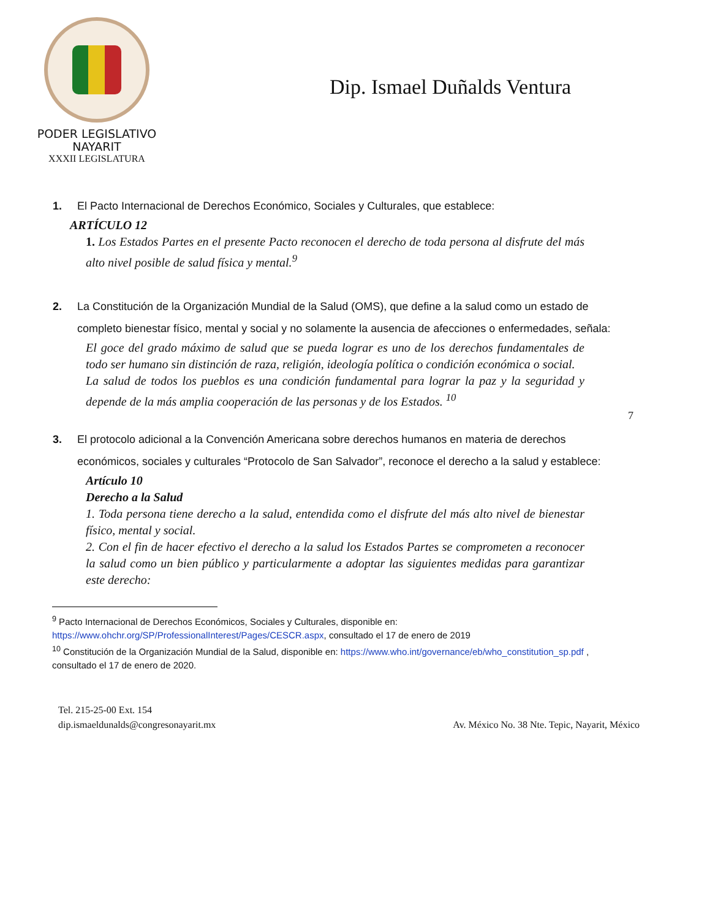PODER LEGISLATIVO
NAYARIT
XXXII LEGISLATURA
Dip. Ismael Duñalds Ventura
1. El Pacto Internacional de Derechos Económico, Sociales y Culturales, que establece:
ARTÍCULO 12
1. Los Estados Partes en el presente Pacto reconocen el derecho de toda persona al disfrute del más alto nivel posible de salud física y mental.<sup>9</sup>
2. La Constitución de la Organización Mundial de la Salud (OMS), que define a la salud como un estado de completo bienestar físico, mental y social y no solamente la ausencia de afecciones o enfermedades, señala:
El goce del grado máximo de salud que se pueda lograr es uno de los derechos fundamentales de todo ser humano sin distinción de raza, religión, ideología política o condición económica o social.
La salud de todos los pueblos es una condición fundamental para lograr la paz y la seguridad y depende de la más amplia cooperación de las personas y de los Estados. <sup>10</sup>
7
3. El protocolo adicional a la Convención Americana sobre derechos humanos en materia de derechos económicos, sociales y culturales “Protocolo de San Salvador”, reconoce el derecho a la salud y establece:
Artículo 10
Derecho a la Salud
1. Toda persona tiene derecho a la salud, entendida como el disfrute del más alto nivel de bienestar físico, mental y social.
2. Con el fin de hacer efectivo el derecho a la salud los Estados Partes se comprometen a reconocer la salud como un bien público y particularmente a adoptar las siguientes medidas para garantizar este derecho:
<sup>9</sup> Pacto Internacional de Derechos Económicos, Sociales y Culturales, disponible en: https://www.ohchr.org/SP/ProfessionalInterest/Pages/CESCR.aspx, consultado el 17 de enero de 2019
<sup>10</sup> Constitución de la Organización Mundial de la Salud, disponible en: https://www.who.int/governance/eb/who_constitution_sp.pdf , consultado el 17 de enero de 2020.
Tel. 215-25-00 Ext. 154
dip.ismaeldunalds@congresonayarit.mx
Av. México No. 38 Nte. Tepic, Nayarit, México